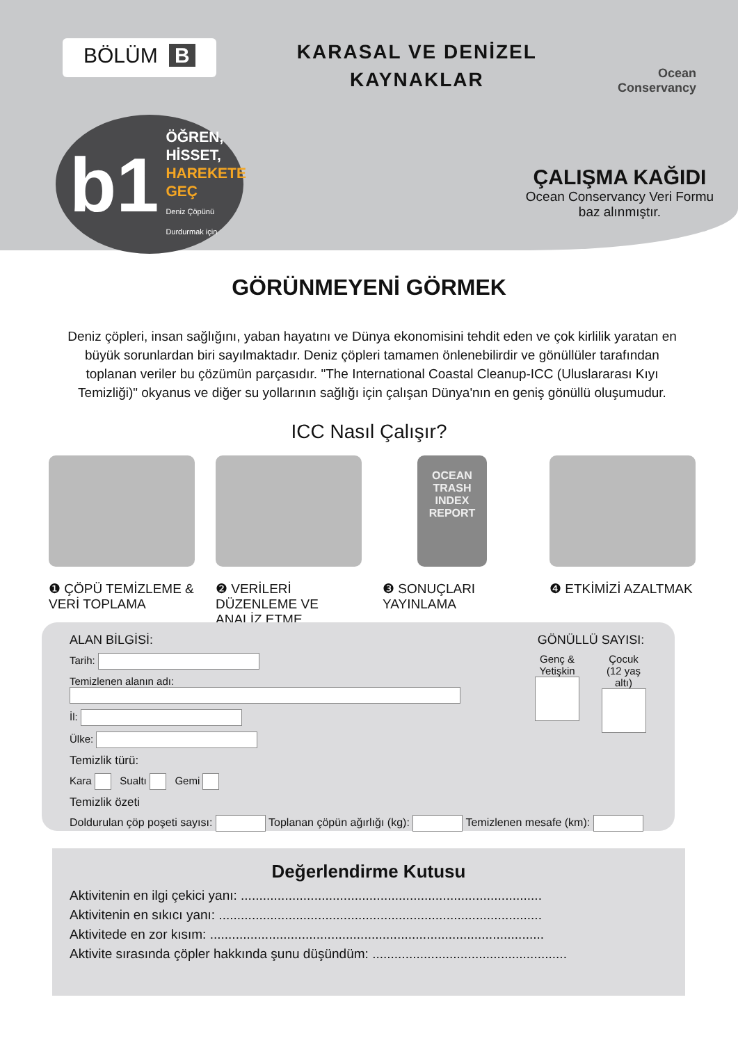BÖLÜM B
KARASAL VE DENİZEL
KAYNAKLAR
Ocean
Conservancy
b1
ÖĞREN,
HİSSET,
HAREKETE GEÇ
Deniz Çöpünü Durdurmak için
ÇALIŞMA KAĞIDI
Ocean Conservancy Veri Formu baz alınmıştır.
GÖRÜNMEYENİ GÖRMEK
Deniz çöpleri, insan sağlığını, yaban hayatını ve Dünya ekonomisini tehdit eden ve çok kirlilik yaratan en büyük sorunlardan biri sayılmaktadır. Deniz çöpleri tamamen önlenebilirdir ve gönüllüler tarafından toplanan veriler bu çözümün parçasıdır. "The International Coastal Cleanup-ICC (Uluslararası Kıyı Temizliği)" okyanus ve diğer su yollarının sağlığı için çalışan Dünya'nın en geniş gönüllü oluşumudur.
ICC Nasıl Çalışır?
❶ ÇÖPÜ TEMİZLEME & VERİ TOPLAMA
❷ VERİLERİ DÜZENLEME VE ANALİZ ETME
OCEAN TRASH INDEX REPORT
❸ SONUÇLARI YAYINLAMA
❹ ETKİMİZİ AZALTMAK
ALAN BİLGİSİ:
Tarih:
Temizlenen alanın adı:
İl:
Ülke:
Temizlik türü:
Kara Sualtı Gemi
Temizlik özeti
GÖNÜLLÜ SAYISI:
Genç &
Yetişkin
Çocuk
(12 yaş altı)
Doldurulan çöp poşeti sayısı: Toplanan çöpün ağırlığı (kg): Temizlenen mesafe (km):
Değerlendirme Kutusu
Aktivitenin en ilgi çekici yanı: ..................................................................................
Aktivitenin en sıkıcı yanı: ........................................................................................
Aktivitede en zor kısım: ...........................................................................................
Aktivite sırasında çöpler hakkında şunu düşündüm: .....................................................